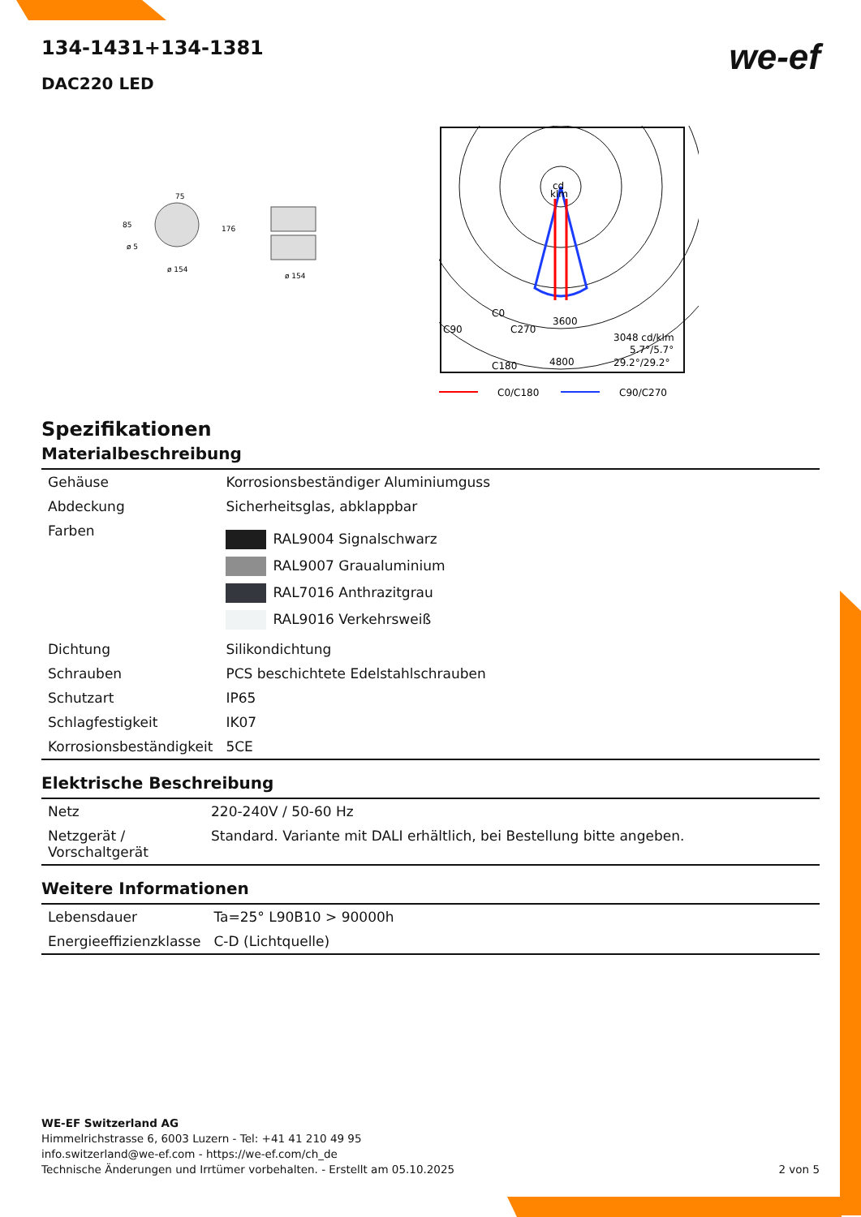we-ef
134-1431+134-1381
DAC220 LED
75
85
ø 5
ø 154
176
ø 154
cd
klm
3600
4800
C0
C90
C270
C180
3048 cd/klm
5.7°/5.7°
29.2°/29.2°
C0/C180
C90/C270
Spezifikationen
Materialbeschreibung
| Gehäuse | Korrosionsbeständiger Aluminiumguss |
| Abdeckung | Sicherheitsglas, abklappbar |
| Farben | RAL9004 Signalschwarz RAL9007 Graualuminium RAL7016 Anthrazitgrau RAL9016 Verkehrsweiß |
| Dichtung | Silikondichtung |
| Schrauben | PCS beschichtete Edelstahlschrauben |
| Schutzart | IP65 |
| Schlagfestigkeit | IK07 |
| Korrosionsbeständigkeit | 5CE |
Elektrische Beschreibung
| Netz | 220-240V / 50-60 Hz |
| Netzgerät / Vorschaltgerät | Standard. Variante mit DALI erhältlich, bei Bestellung bitte angeben. |
Weitere Informationen
| Lebensdauer | Ta=25° L90B10 > 90000h |
| Energieeffizienzklasse | C-D (Lichtquelle) |
WE-EF Switzerland AG
Himmelrichstrasse 6, 6003 Luzern - Tel: +41 41 210 49 95
info.switzerland@we-ef.com - https://we-ef.com/ch_de
Technische Änderungen und Irrtümer vorbehalten. - Erstellt am 05.10.2025 2 von 5